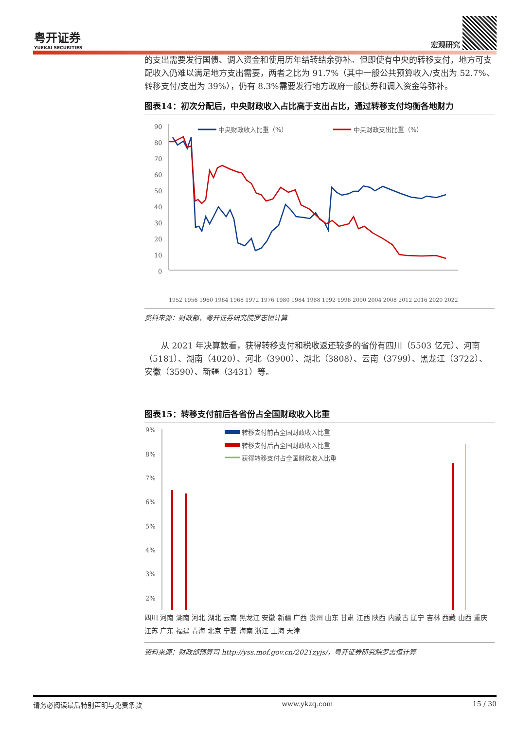粤开证券
YUEKAI SECURITIES
宏观研究
的支出需要发行国债、调入资金和使用历年结转结余弥补。但即使有中央的转移支付，地方可支配收入仍难以满足地方支出需要，两者之比为 91.7%（其中一般公共预算收入/支出为 52.7%、转移支付/支出为 39%），仍有 8.3%需要发行地方政府一般债券和调入资金等弥补。
图表14：初次分配后，中央财政收入占比高于支出占比，通过转移支付均衡各地财力
90
80
70
60
50
40
30
20
10
0
中央财政收入比重（%）
中央财政支出比重（%）
1952 1956 1960 1964 1968 1972 1976 1980 1984 1988 1992 1996 2000 2004 2008 2012 2016 2020 2022
资料来源：财政部，粤开证券研究院罗志恒计算
　　从 2021 年决算数看，获得转移支付和税收返还较多的省份有四川（5503 亿元）、河南（5181）、湖南（4020）、河北（3900）、湖北（3808）、云南（3799）、黑龙江（3722）、安徽（3590）、新疆（3431）等。
图表15：转移支付前后各省份占全国财政收入比重
9%
8%
7%
6%
5%
4%
3%
2%
转移支付前占全国财政收入比重
转移支付后占全国财政收入比重
获得转移支付占全国财政收入比重
四川 河南 湖南 河北 湖北 云南 黑龙江 安徽 新疆 广西 贵州 山东 甘肃 江西 陕西 内蒙古 辽宁 吉林 西藏 山西 重庆 江苏 广东 福建 青海 北京 宁夏 海南 浙江 上海 天津
资料来源：财政部预算司 http://yss.mof.gov.cn/2021zyjs/，粤开证券研究院罗志恒计算
请务必阅读最后特别声明与免责条款 www.ykzq.com 15 / 30